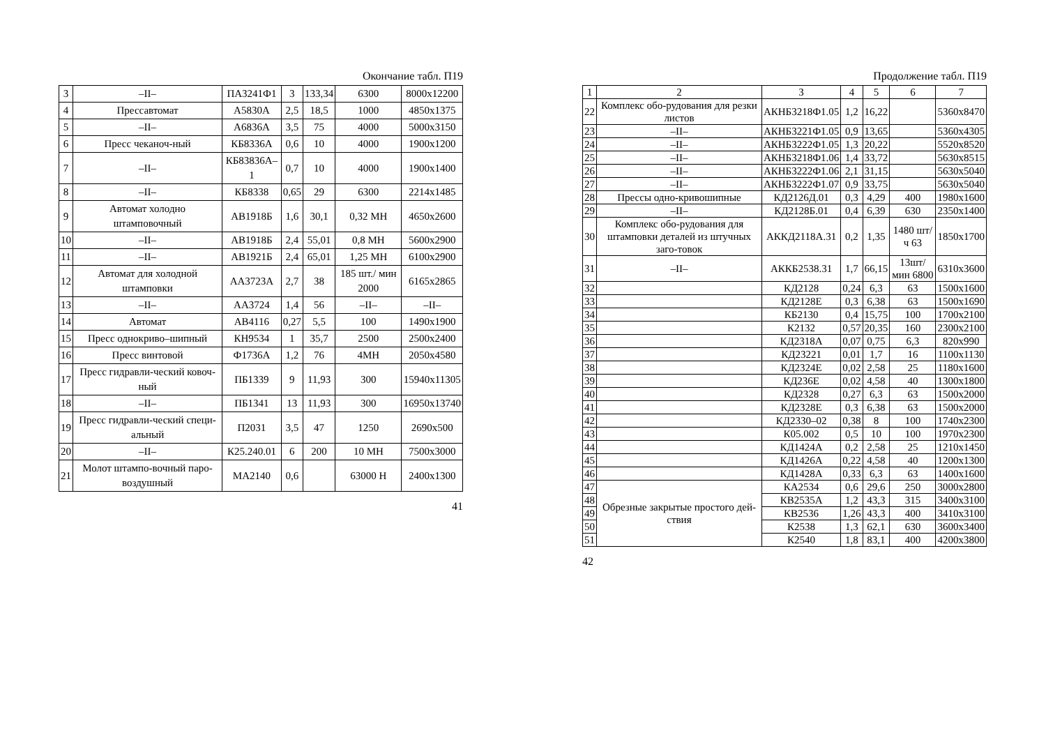Окончание табл. П19
| 3 | –II– | ПА3241Ф1 | 3 | 133,34 | 6300 | 8000x12200 |
| 4 | Прессавтомат | А5830А | 2,5 | 18,5 | 1000 | 4850x1375 |
| 5 | –II– | А6836А | 3,5 | 75 | 4000 | 5000x3150 |
| 6 | Пресс чеканоч-ный | КБ8336А | 0,6 | 10 | 4000 | 1900x1200 |
| 7 | –II– | КБ83836А–1 | 0,7 | 10 | 4000 | 1900x1400 |
| 8 | –II– | КБ8338 | 0,65 | 29 | 6300 | 2214x1485 |
| 9 | Автомат холодно штамповочный | АВ1918Б | 1,6 | 30,1 | 0,32 МН | 4650x2600 |
| 10 | –II– | АВ1918Б | 2,4 | 55,01 | 0,8 МН | 5600x2900 |
| 11 | –II– | АВ1921Б | 2,4 | 65,01 | 1,25 МН | 6100x2900 |
| 12 | Автомат для холодной штамповки | АА3723А | 2,7 | 38 | 185 шт./ мин 2000 | 6165x2865 |
| 13 | –II– | АА3724 | 1,4 | 56 | –II– | –II– |
| 14 | Автомат | АВ4116 | 0,27 | 5,5 | 100 | 1490x1900 |
| 15 | Пресс однокриво–шипный | КН9534 | 1 | 35,7 | 2500 | 2500x2400 |
| 16 | Пресс винтовой | Ф1736А | 1,2 | 76 | 4МН | 2050x4580 |
| 17 | Пресс гидравли-ческий ковоч-ный | ПБ1339 | 9 | 11,93 | 300 | 15940x11305 |
| 18 | –II– | ПБ1341 | 13 | 11,93 | 300 | 16950x13740 |
| 19 | Пресс гидравли-ческий специ-альный | П2031 | 3,5 | 47 | 1250 | 2690x500 |
| 20 | –II– | К25.240.01 | 6 | 200 | 10 МН | 7500x3000 |
| 21 | Молот штампо-вочный паро-воздушный | МА2140 | 0,6 | | 63000 Н | 2400x1300 |
41
Продолжение табл. П19
| 1 | 2 | 3 | 4 | 5 | 6 | 7 |
| --- | --- | --- | --- | --- | --- | --- |
| 22 | Комплекс обо-рудования для резки листов | АКНБ3218Ф1.05 | 1,2 | 16,22 | | 5360x8470 |
| 23 | –II– | АКНБ3221Ф1.05 | 0,9 | 13,65 | | 5360x4305 |
| 24 | –II– | АКНБ3222Ф1.05 | 1,3 | 20,22 | | 5520x8520 |
| 25 | –II– | АКНБ3218Ф1.06 | 1,4 | 33,72 | | 5630x8515 |
| 26 | –II– | АКНБ3222Ф1.06 | 2,1 | 31,15 | | 5630x5040 |
| 27 | –II– | АКНБ3222Ф1.07 | 0,9 | 33,75 | | 5630x5040 |
| 28 | Прессы одно-кривошипные | КД2126Д.01 | 0,3 | 4,29 | 400 | 1980x1600 |
| 29 | –II– | КД2128Б.01 | 0,4 | 6,39 | 630 | 2350x1400 |
| 30 | Комплекс обо-рудования для штамповки деталей из штучных заго-товок | АККД2118А.31 | 0,2 | 1,35 | 1480 шт/ч 63 | 1850x1700 |
| 31 | –II– | АККБ2538.31 | 1,7 | 66,15 | 13шт/ мин 6800 | 6310x3600 |
| 32 | | КД2128 | 0,24 | 6,3 | 63 | 1500x1600 |
| 33 | | КД2128Е | 0,3 | 6,38 | 63 | 1500x1690 |
| 34 | | КБ2130 | 0,4 | 15,75 | 100 | 1700x2100 |
| 35 | | К2132 | 0,57 | 20,35 | 160 | 2300x2100 |
| 36 | | КД2318А | 0,07 | 0,75 | 6,3 | 820x990 |
| 37 | | КД23221 | 0,01 | 1,7 | 16 | 1100x1130 |
| 38 | | КД2324Е | 0,02 | 2,58 | 25 | 1180x1600 |
| 39 | | КД236Е | 0,02 | 4,58 | 40 | 1300x1800 |
| 40 | | КД2328 | 0,27 | 6,3 | 63 | 1500x2000 |
| 41 | | КД2328Е | 0,3 | 6,38 | 63 | 1500x2000 |
| 42 | | КД2330–02 | 0,38 | 8 | 100 | 1740x2300 |
| 43 | | К05.002 | 0,5 | 10 | 100 | 1970x2300 |
| 44 | | КД1424А | 0,2 | 2,58 | 25 | 1210x1450 |
| 45 | | КД1426А | 0,22 | 4,58 | 40 | 1200x1300 |
| 46 | | КД1428А | 0,33 | 6,3 | 63 | 1400x1600 |
| 47 | Обрезные закрытые простого дей-ствия | КА2534 | 0,6 | 29,6 | 250 | 3000x2800 |
| 48 | | КВ2535А | 1,2 | 43,3 | 315 | 3400x3100 |
| 49 | | КВ2536 | 1,26 | 43,3 | 400 | 3410x3100 |
| 50 | | К2538 | 1,3 | 62,1 | 630 | 3600x3400 |
| 51 | | К2540 | 1,8 | 83,1 | 400 | 4200x3800 |
42